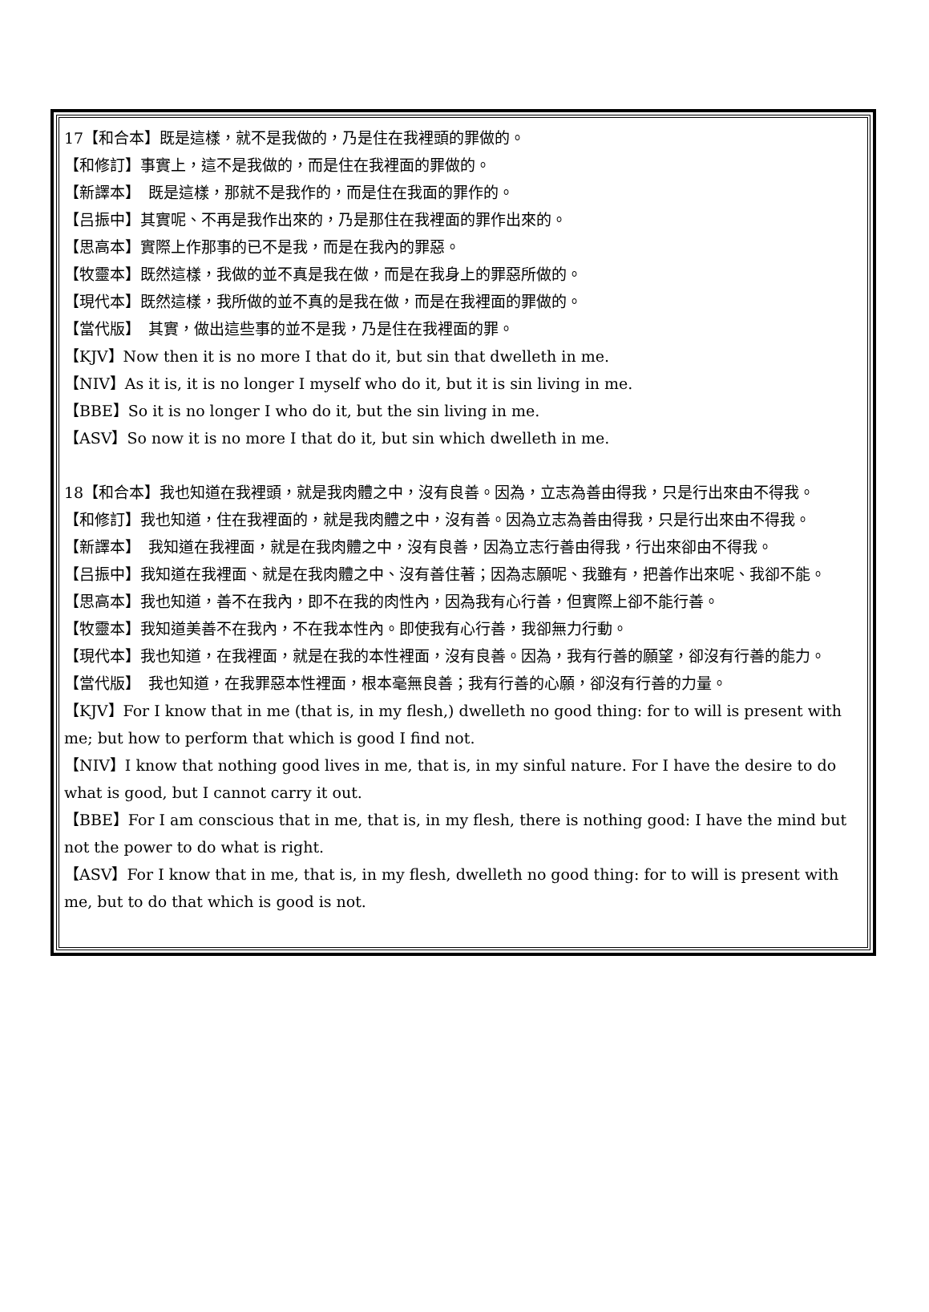17【和合本】既是這樣，就不是我做的，乃是住在我裡頭的罪做的。
【和修訂】事實上，這不是我做的，而是住在我裡面的罪做的。
【新譯本】　既是這樣，那就不是我作的，而是住在我面的罪作的。
【吕振中】其實呢、不再是我作出來的，乃是那住在我裡面的罪作出來的。
【思高本】實際上作那事的已不是我，而是在我內的罪惡。
【牧靈本】既然這樣，我做的並不真是我在做，而是在我身上的罪惡所做的。
【現代本】既然這樣，我所做的並不真的是我在做，而是在我裡面的罪做的。
【當代版】　其實，做出這些事的並不是我，乃是住在我裡面的罪。
【KJV】Now then it is no more I that do it, but sin that dwelleth in me.
【NIV】As it is, it is no longer I myself who do it, but it is sin living in me.
【BBE】So it is no longer I who do it, but the sin living in me.
【ASV】So now it is no more I that do it, but sin which dwelleth in me.
18【和合本】我也知道在我裡頭，就是我肉體之中，沒有良善。因為，立志為善由得我，只是行出來由不得我。
【和修訂】我也知道，住在我裡面的，就是我肉體之中，沒有善。因為立志為善由得我，只是行出來由不得我。
【新譯本】　我知道在我裡面，就是在我肉體之中，沒有良善，因為立志行善由得我，行出來卻由不得我。
【吕振中】我知道在我裡面、就是在我肉體之中、沒有善住著；因為志願呢、我雖有，把善作出來呢、我卻不能。
【思高本】我也知道，善不在我內，即不在我的肉性內，因為我有心行善，但實際上卻不能行善。
【牧靈本】我知道美善不在我內，不在我本性內。即使我有心行善，我卻無力行動。
【現代本】我也知道，在我裡面，就是在我的本性裡面，沒有良善。因為，我有行善的願望，卻沒有行善的能力。
【當代版】　我也知道，在我罪惡本性裡面，根本毫無良善；我有行善的心願，卻沒有行善的力量。
【KJV】For I know that in me (that is, in my flesh,) dwelleth no good thing: for to will is present with me; but how to perform that which is good I find not.
【NIV】I know that nothing good lives in me, that is, in my sinful nature. For I have the desire to do what is good, but I cannot carry it out.
【BBE】For I am conscious that in me, that is, in my flesh, there is nothing good: I have the mind but not the power to do what is right.
【ASV】For I know that in me, that is, in my flesh, dwelleth no good thing: for to will is present with me, but to do that which is good is not.